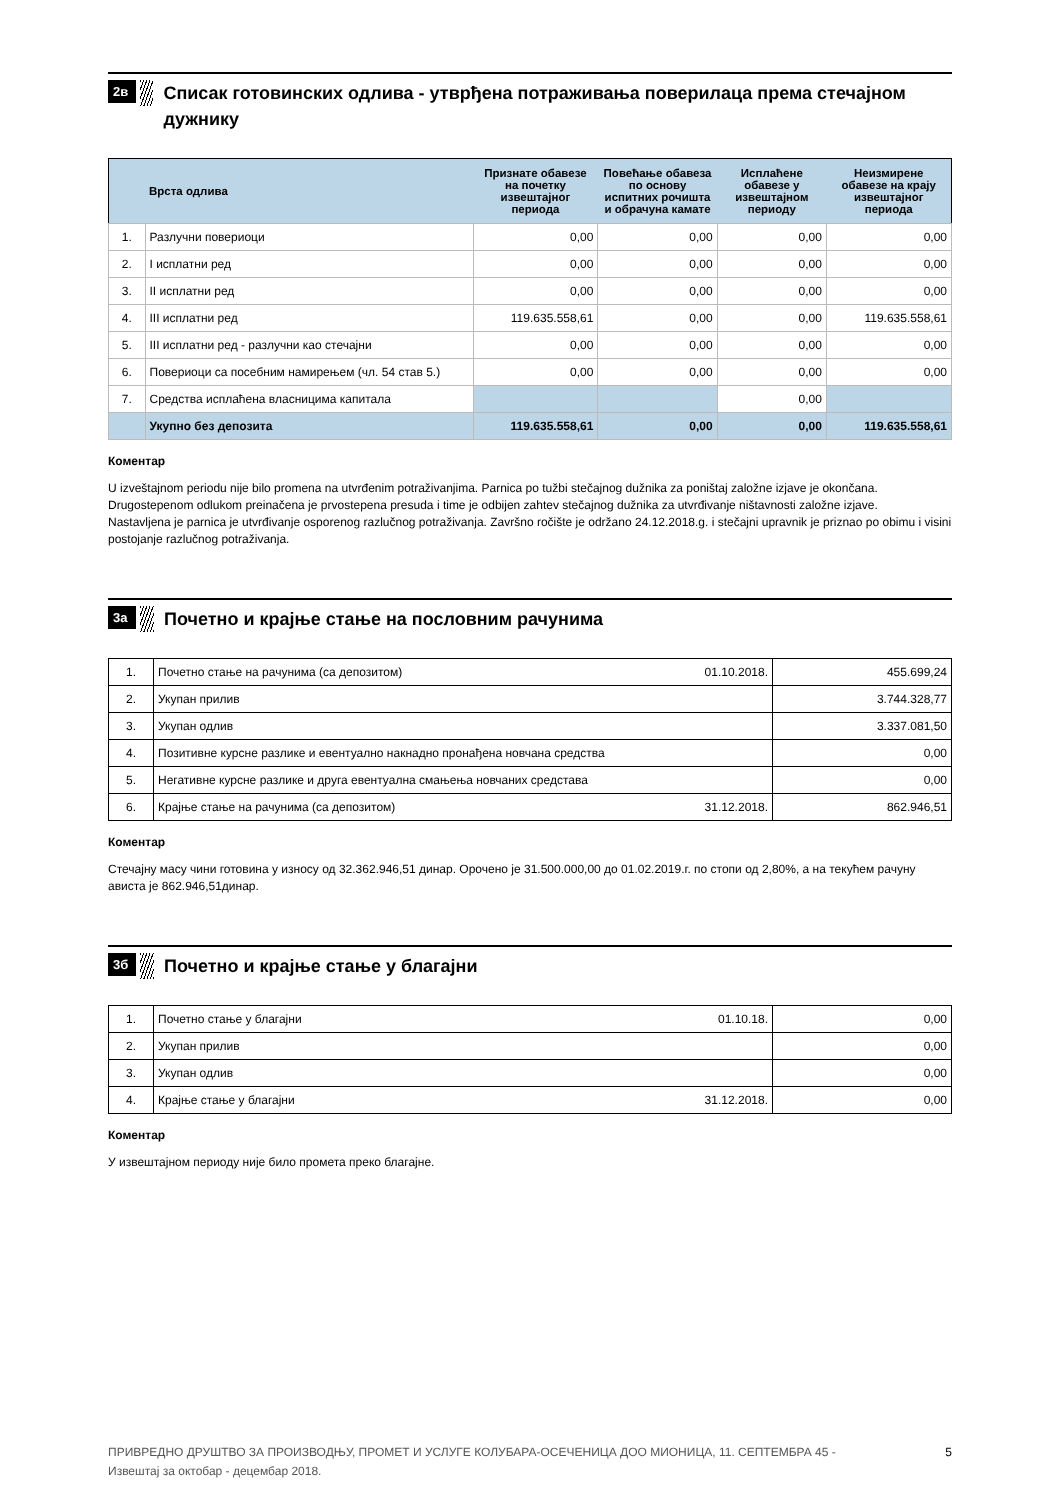2в
Списак готовинских одлива - утврђена потраживања поверилаца према стечајном дужнику
| | Врста одлива | Признате обавезе на почетку извештајног периода | Повећање обавеза по основу испитних рочишта и обрачуна камате | Исплаћене обавезе у извештајном периоду | Неизмирене обавезе на крају извештајног периода |
| --- | --- | --- | --- | --- | --- |
| 1. | Разлучни повериоци | 0,00 | 0,00 | 0,00 | 0,00 |
| 2. | I исплатни ред | 0,00 | 0,00 | 0,00 | 0,00 |
| 3. | II исплатни ред | 0,00 | 0,00 | 0,00 | 0,00 |
| 4. | III исплатни ред | 119.635.558,61 | 0,00 | 0,00 | 119.635.558,61 |
| 5. | III исплатни ред - разлучни као стечајни | 0,00 | 0,00 | 0,00 | 0,00 |
| 6. | Повериоци са посебним намирењем (чл. 54 став 5.) | 0,00 | 0,00 | 0,00 | 0,00 |
| 7. | Средства исплаћена власницима капитала | | | 0,00 | |
| | Укупно без депозита | 119.635.558,61 | 0,00 | 0,00 | 119.635.558,61 |
Коментар
U izveštajnom periodu nije bilo promena na utvrđenim potraživanjima. Parnica po tužbi stečajnog dužnika za poništaj založne izjave je okončana. Drugostepenom odlukom preinačena je prvostepena presuda i time je odbijen zahtev stečajnog dužnika za utvrđivanje ništavnosti založne izjave.
Nastavljena je parnica je utvrđivanje osporenog razlučnog potraživanja. Završno ročište je održano 24.12.2018.g. i stečajni upravnik je priznao po obimu i visini postojanje razlučnog potraživanja.
3а
Почетно и крајње стање на пословним рачунима
| 1. | Почетно стање на рачунима (са депозитом) | 01.10.2018. | 455.699,24 |
| 2. | Укупан прилив | | 3.744.328,77 |
| 3. | Укупан одлив | | 3.337.081,50 |
| 4. | Позитивне курсне разлике и евентуално накнадно пронађена новчана средства | | 0,00 |
| 5. | Негативне курсне разлике и друга евентуална смањења новчаних средстава | | 0,00 |
| 6. | Крајње стање на рачунима (са депозитом) | 31.12.2018. | 862.946,51 |
Коментар
Стечајну масу чини готовина у износу од 32.362.946,51 динар. Орочено је 31.500.000,00 до 01.02.2019.г. по стопи од 2,80%, а на текућем рачуну ависта је 862.946,51динар.
3б
Почетно и крајње стање у благајни
| 1. | Почетно стање у благајни | 01.10.18. | 0,00 |
| 2. | Укупан прилив | | 0,00 |
| 3. | Укупан одлив | | 0,00 |
| 4. | Крајње стање у благајни | 31.12.2018. | 0,00 |
Коментар
У извештајном периоду није било промета преко благајне.
ПРИВРЕДНО ДРУШТВО ЗА ПРОИЗВОДЊУ, ПРОМЕТ И УСЛУГЕ КОЛУБАРА-ОСЕЧЕНИЦА ДОО МИОНИЦА, 11. СЕПТЕМБРА 45 -
Извештај за октобар - децембар 2018. 5